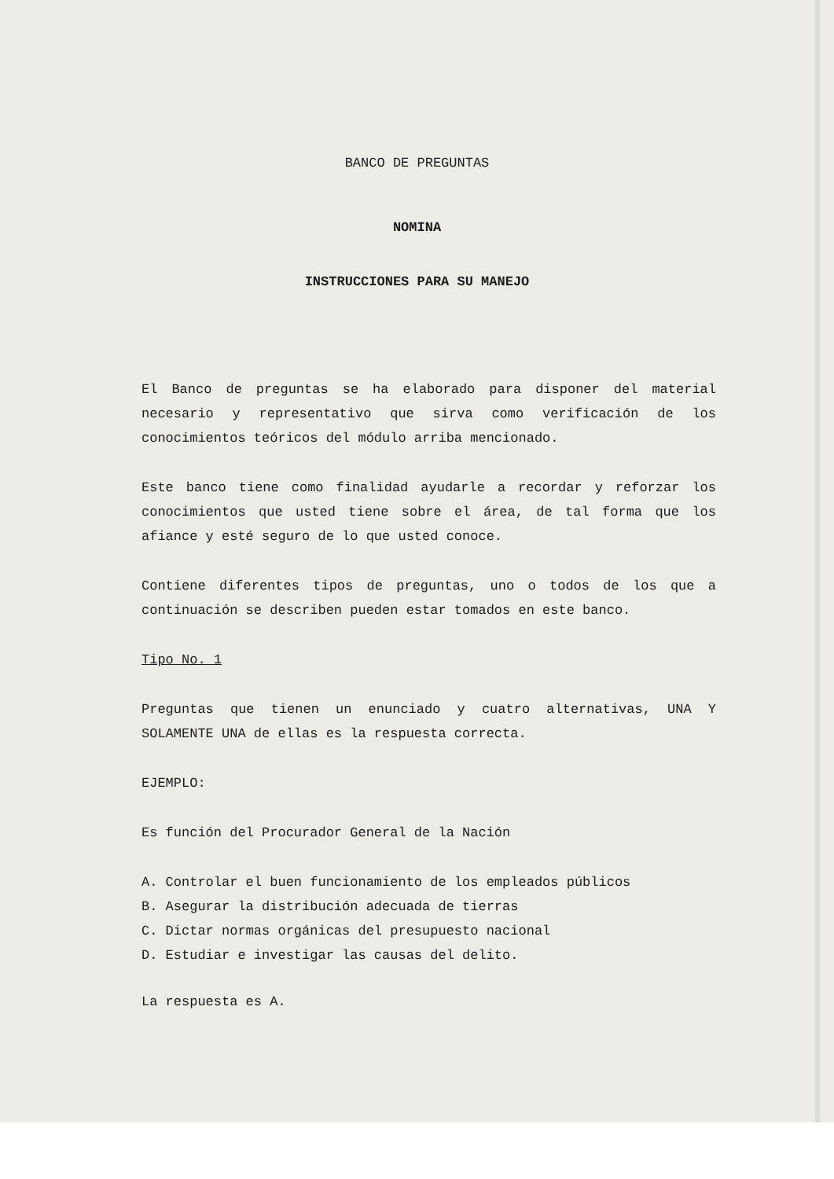BANCO DE PREGUNTAS
NOMINA
INSTRUCCIONES PARA SU MANEJO
El Banco de preguntas se ha elaborado para disponer del material necesario y representativo que sirva como verificación de los conocimientos teóricos del módulo arriba mencionado.
Este banco tiene como finalidad ayudarle a recordar y reforzar los conocimientos que usted tiene sobre el área, de tal forma que los afiance y esté seguro de lo que usted conoce.
Contiene diferentes tipos de preguntas, uno o todos de los que a continuación se describen pueden estar tomados en este banco.
Tipo No. 1
Preguntas que tienen un enunciado y cuatro alternativas, UNA Y SOLAMENTE UNA de ellas es la respuesta correcta.
EJEMPLO:
Es función del Procurador General de la Nación
A. Controlar el buen funcionamiento de los empleados públicos
B. Asegurar la distribución adecuada de tierras
C. Dictar normas orgánicas del presupuesto nacional
D. Estudiar e investigar las causas del delito.
La respuesta es A.